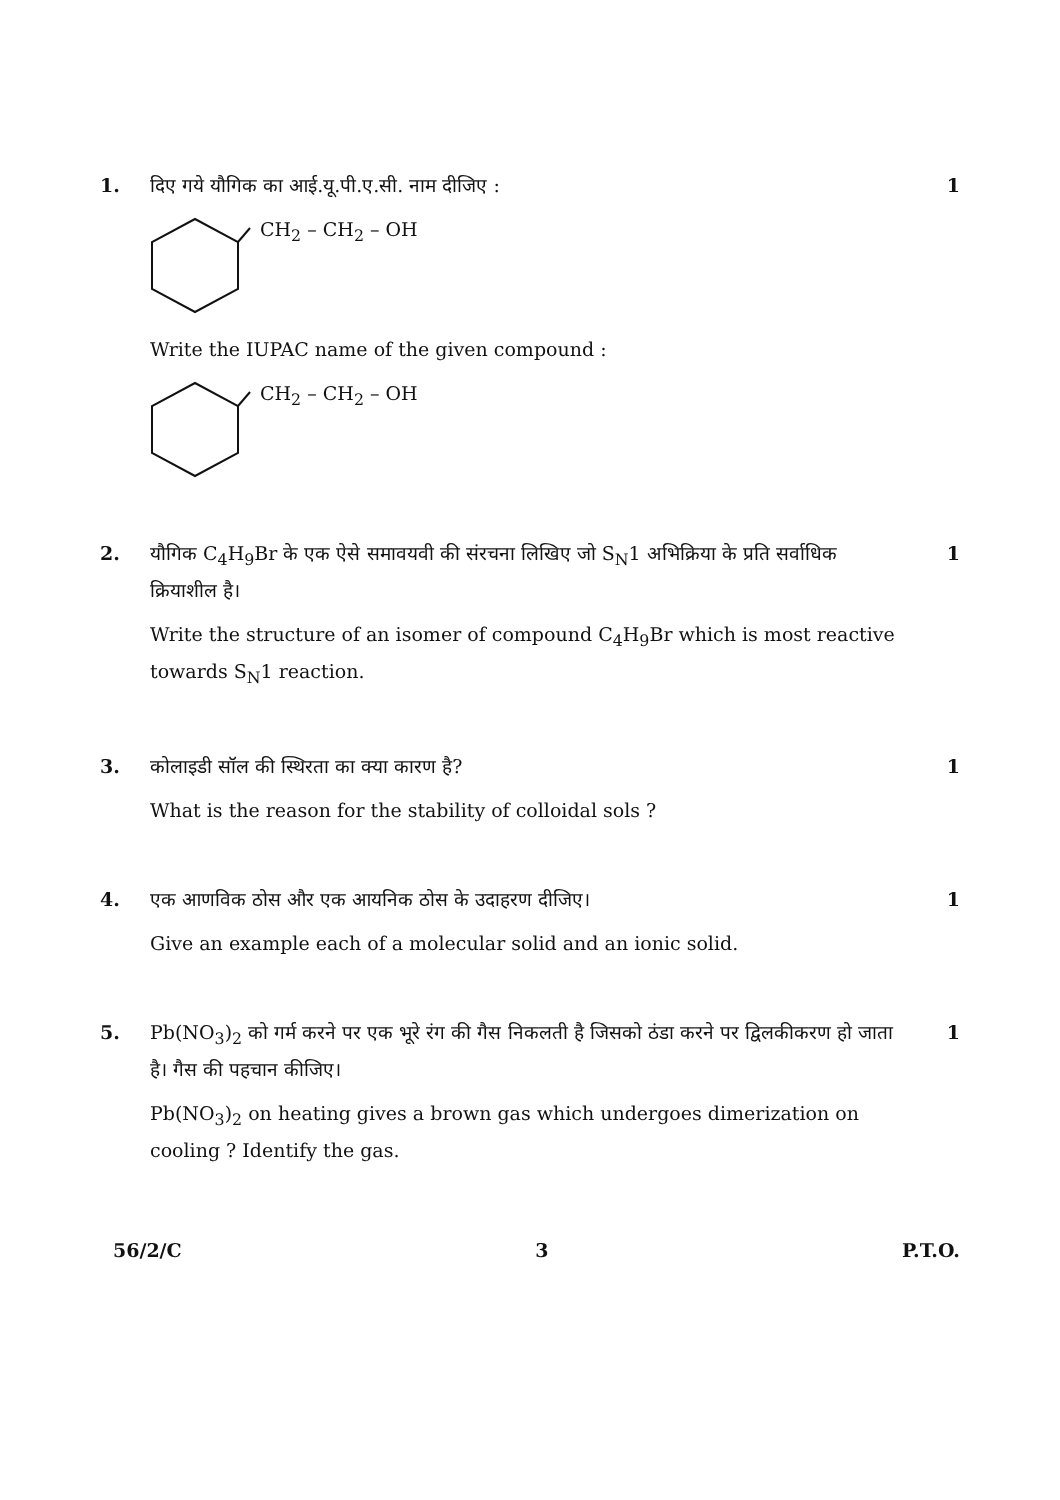1. दिए गये यौगिक का आई.यू.पी.ए.सी. नाम दीजिए :
CH<sub>2</sub> – CH<sub>2</sub> – OH
Write the IUPAC name of the given compound :
CH<sub>2</sub> – CH<sub>2</sub> – OH
1
2. यौगिक C<sub>4</sub>H<sub>9</sub>Br के एक ऐसे समावयवी की संरचना लिखिए जो S<sub>N</sub>1 अभिक्रिया के प्रति सर्वाधिक क्रियाशील है।
Write the structure of an isomer of compound C<sub>4</sub>H<sub>9</sub>Br which is most reactive towards S<sub>N</sub>1 reaction.
1
3. कोलाइडी सॉल की स्थिरता का क्या कारण है?
What is the reason for the stability of colloidal sols ?
1
4. एक आणविक ठोस और एक आयनिक ठोस के उदाहरण दीजिए।
Give an example each of a molecular solid and an ionic solid.
1
5. Pb(NO<sub>3</sub>)<sub>2</sub> को गर्म करने पर एक भूरे रंग की गैस निकलती है जिसको ठंडा करने पर द्विलकीकरण हो जाता है। गैस की पहचान कीजिए।
Pb(NO<sub>3</sub>)<sub>2</sub> on heating gives a brown gas which undergoes dimerization on cooling ? Identify the gas.
1
56/2/C 3 P.T.O.